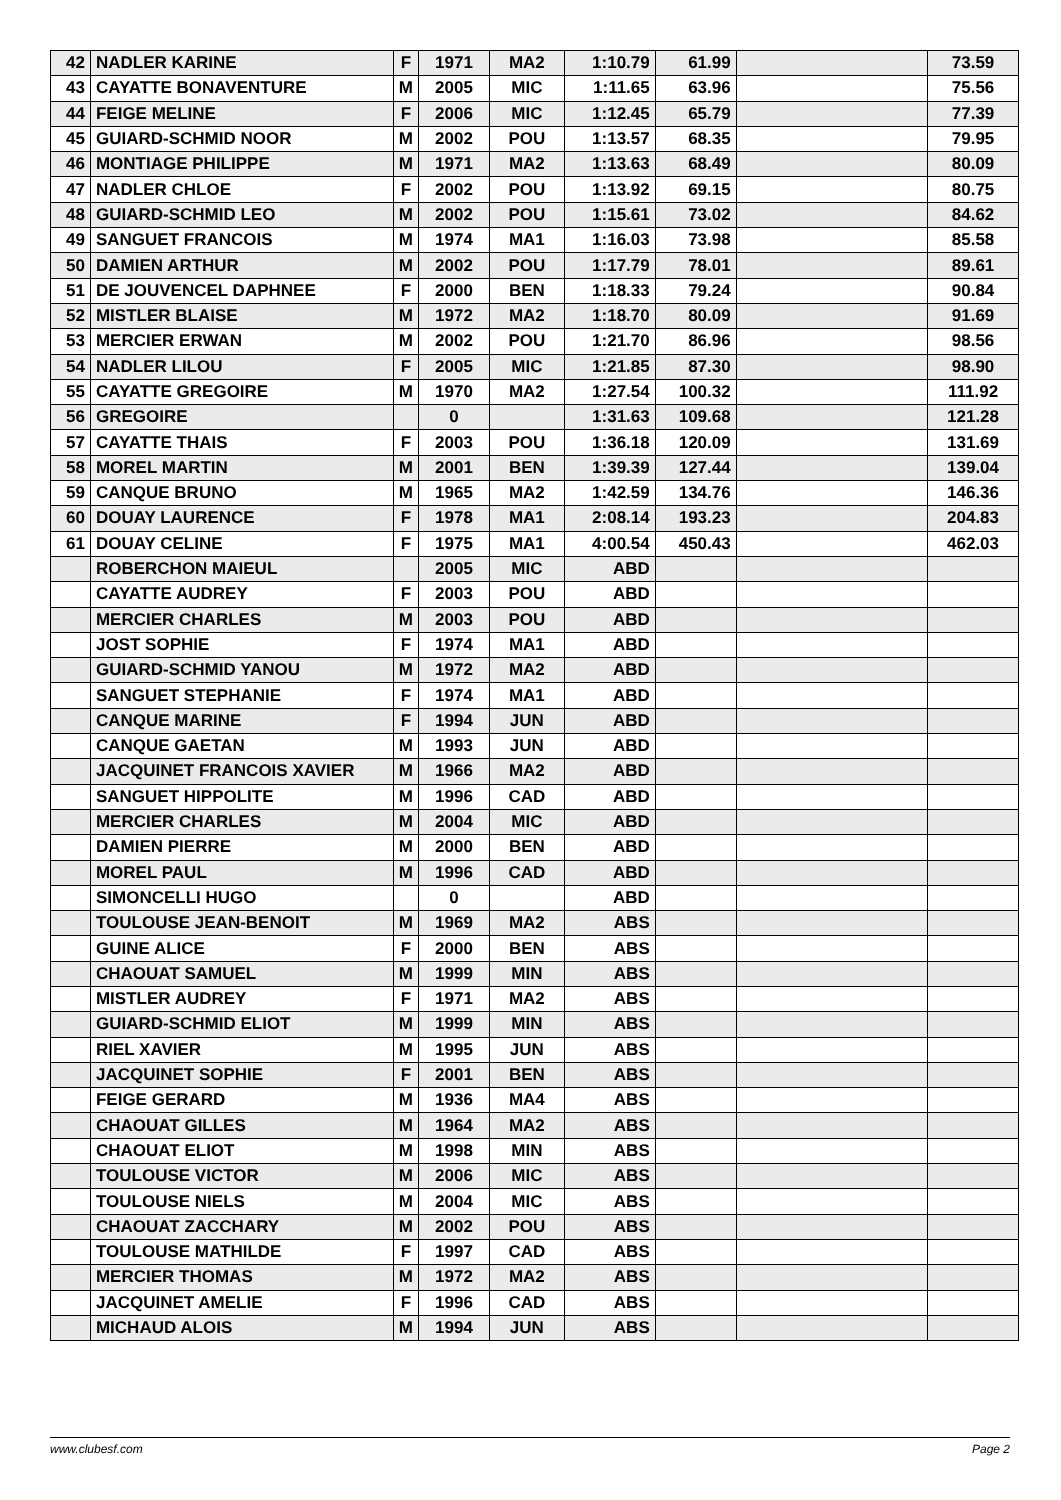| 42 | NADLER KARINE | F | 1971 | MA2 | 1:10.79 | 61.99 | | 73.59 |
| 43 | CAYATTE BONAVENTURE | M | 2005 | MIC | 1:11.65 | 63.96 | | 75.56 |
| 44 | FEIGE MELINE | F | 2006 | MIC | 1:12.45 | 65.79 | | 77.39 |
| 45 | GUIARD-SCHMID NOOR | M | 2002 | POU | 1:13.57 | 68.35 | | 79.95 |
| 46 | MONTIAGE PHILIPPE | M | 1971 | MA2 | 1:13.63 | 68.49 | | 80.09 |
| 47 | NADLER CHLOE | F | 2002 | POU | 1:13.92 | 69.15 | | 80.75 |
| 48 | GUIARD-SCHMID LEO | M | 2002 | POU | 1:15.61 | 73.02 | | 84.62 |
| 49 | SANGUET FRANCOIS | M | 1974 | MA1 | 1:16.03 | 73.98 | | 85.58 |
| 50 | DAMIEN ARTHUR | M | 2002 | POU | 1:17.79 | 78.01 | | 89.61 |
| 51 | DE JOUVENCEL DAPHNEE | F | 2000 | BEN | 1:18.33 | 79.24 | | 90.84 |
| 52 | MISTLER BLAISE | M | 1972 | MA2 | 1:18.70 | 80.09 | | 91.69 |
| 53 | MERCIER ERWAN | M | 2002 | POU | 1:21.70 | 86.96 | | 98.56 |
| 54 | NADLER LILOU | F | 2005 | MIC | 1:21.85 | 87.30 | | 98.90 |
| 55 | CAYATTE GREGOIRE | M | 1970 | MA2 | 1:27.54 | 100.32 | | 111.92 |
| 56 | GREGOIRE | | 0 | | 1:31.63 | 109.68 | | 121.28 |
| 57 | CAYATTE THAIS | F | 2003 | POU | 1:36.18 | 120.09 | | 131.69 |
| 58 | MOREL MARTIN | M | 2001 | BEN | 1:39.39 | 127.44 | | 139.04 |
| 59 | CANQUE BRUNO | M | 1965 | MA2 | 1:42.59 | 134.76 | | 146.36 |
| 60 | DOUAY LAURENCE | F | 1978 | MA1 | 2:08.14 | 193.23 | | 204.83 |
| 61 | DOUAY CELINE | F | 1975 | MA1 | 4:00.54 | 450.43 | | 462.03 |
| | ROBERCHON MAIEUL | | 2005 | MIC | ABD | | | |
| | CAYATTE AUDREY | F | 2003 | POU | ABD | | | |
| | MERCIER CHARLES | M | 2003 | POU | ABD | | | |
| | JOST SOPHIE | F | 1974 | MA1 | ABD | | | |
| | GUIARD-SCHMID YANOU | M | 1972 | MA2 | ABD | | | |
| | SANGUET STEPHANIE | F | 1974 | MA1 | ABD | | | |
| | CANQUE MARINE | F | 1994 | JUN | ABD | | | |
| | CANQUE GAETAN | M | 1993 | JUN | ABD | | | |
| | JACQUINET FRANCOIS XAVIER | M | 1966 | MA2 | ABD | | | |
| | SANGUET HIPPOLITE | M | 1996 | CAD | ABD | | | |
| | MERCIER CHARLES | M | 2004 | MIC | ABD | | | |
| | DAMIEN PIERRE | M | 2000 | BEN | ABD | | | |
| | MOREL PAUL | M | 1996 | CAD | ABD | | | |
| | SIMONCELLI HUGO | | 0 | | ABD | | | |
| | TOULOUSE JEAN-BENOIT | M | 1969 | MA2 | ABS | | | |
| | GUINE ALICE | F | 2000 | BEN | ABS | | | |
| | CHAOUAT SAMUEL | M | 1999 | MIN | ABS | | | |
| | MISTLER AUDREY | F | 1971 | MA2 | ABS | | | |
| | GUIARD-SCHMID ELIOT | M | 1999 | MIN | ABS | | | |
| | RIEL XAVIER | M | 1995 | JUN | ABS | | | |
| | JACQUINET SOPHIE | F | 2001 | BEN | ABS | | | |
| | FEIGE GERARD | M | 1936 | MA4 | ABS | | | |
| | CHAOUAT GILLES | M | 1964 | MA2 | ABS | | | |
| | CHAOUAT ELIOT | M | 1998 | MIN | ABS | | | |
| | TOULOUSE VICTOR | M | 2006 | MIC | ABS | | | |
| | TOULOUSE NIELS | M | 2004 | MIC | ABS | | | |
| | CHAOUAT ZACCHARY | M | 2002 | POU | ABS | | | |
| | TOULOUSE MATHILDE | F | 1997 | CAD | ABS | | | |
| | MERCIER THOMAS | M | 1972 | MA2 | ABS | | | |
| | JACQUINET AMELIE | F | 1996 | CAD | ABS | | | |
| | MICHAUD ALOIS | M | 1994 | JUN | ABS | | | |
www.clubesf.com Page 2